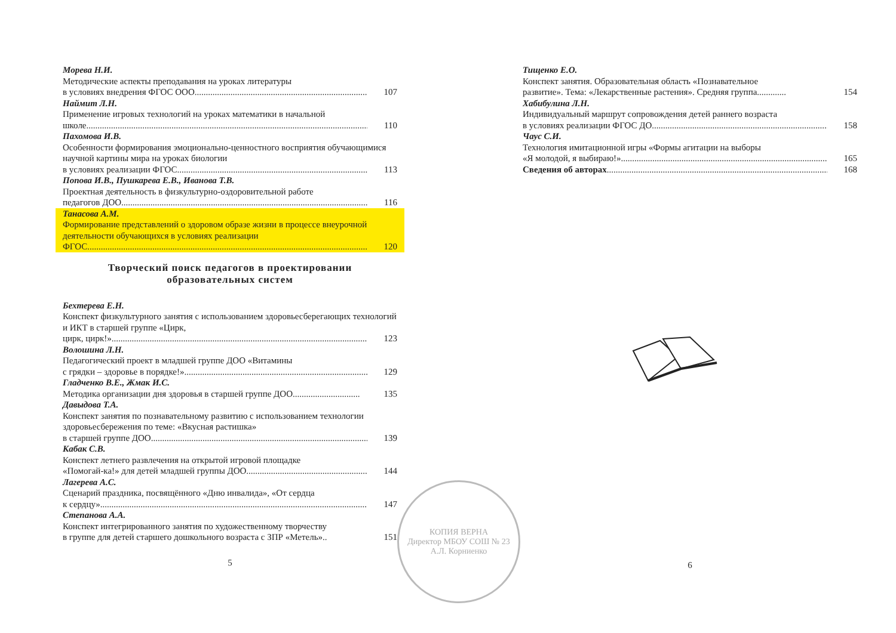Морева Н.И.
Методические аспекты преподавания на уроках литературы
в условиях внедрения ФГОС ООО............................................................................. 107
Наймит Л.Н.
Применение игровых технологий на уроках математики в начальной
школе.................................................................................................................................. 110
Пахомова И.В.
Особенности формирования эмоционально-ценностного восприятия обучающимися научной картины мира на уроках биологии
в условиях реализации ФГОС........................................................................................... 113
Попова И.В., Пушкарева Е.В., Иванова Т.В.
Проектная деятельность в физкультурно-оздоровительной работе
педагогов ДОО................................................................................................................. 116
Танасова А.М.
Формирование представлений о здоровом образе жизни в процессе внеурочной деятельности обучающихся в условиях реализации
ФГОС.................................................................................................................................. 120
Творческий поиск педагогов в проектировании
образовательных систем
Бехтерева Е.Н.
Конспект физкультурного занятия с использованием здоровьесберегающих технологий и ИКТ в старшей группе «Цирк,
цирк, цирк!»........................................................................................................................ 123
Волошина Л.Н.
Педагогический проект в младшей группе ДОО «Витамины
с грядки – здоровье в порядке!».......................................................................................... 129
Гладченко В.Е., Жмак И.С.
Методика организации дня здоровья в старшей группе ДОО.............................. 135
Давыдова Т.А.
Конспект занятия по познавательному развитию с использованием технологии здоровьесбережения по теме: «Вкусная растишка»
в старшей группе ДОО....................................................................................................... 139
Кабак С.В.
Конспект летнего развлечения на открытой игровой площадке
«Помогай-ка!» для детей младшей группы ДОО......................................................... 144
Лагерева А.С.
Сценарий праздника, посвящённого «Дню инвалида», «От сердца
к сердцу»............................................................................................................................ 147
Степанова А.А.
Конспект интегрированного занятия по художественному творчеству
в группе для детей старшего дошкольного возраста с ЗПР «Метель».. 151
5
Тищенко Е.О.
Конспект занятия. Образовательная область «Познавательное
развитие». Тема: «Лекарственные растения». Средняя группа............. 154
Хабибулина Л.Н.
Индивидуальный маршрут сопровождения детей раннего возраста
в условиях реализации ФГОС ДО.................................................................................. 158
Чаус С.И.
Технология имитационной игры «Формы агитации на выборы
«Я молодой, я выбираю!».................................................................................................. 165
Сведения об авторах...................................................................................................... 168
6
КОПИЯ ВЕРНА
Директор МБОУ СОШ № 23
А.Л. Корниенко